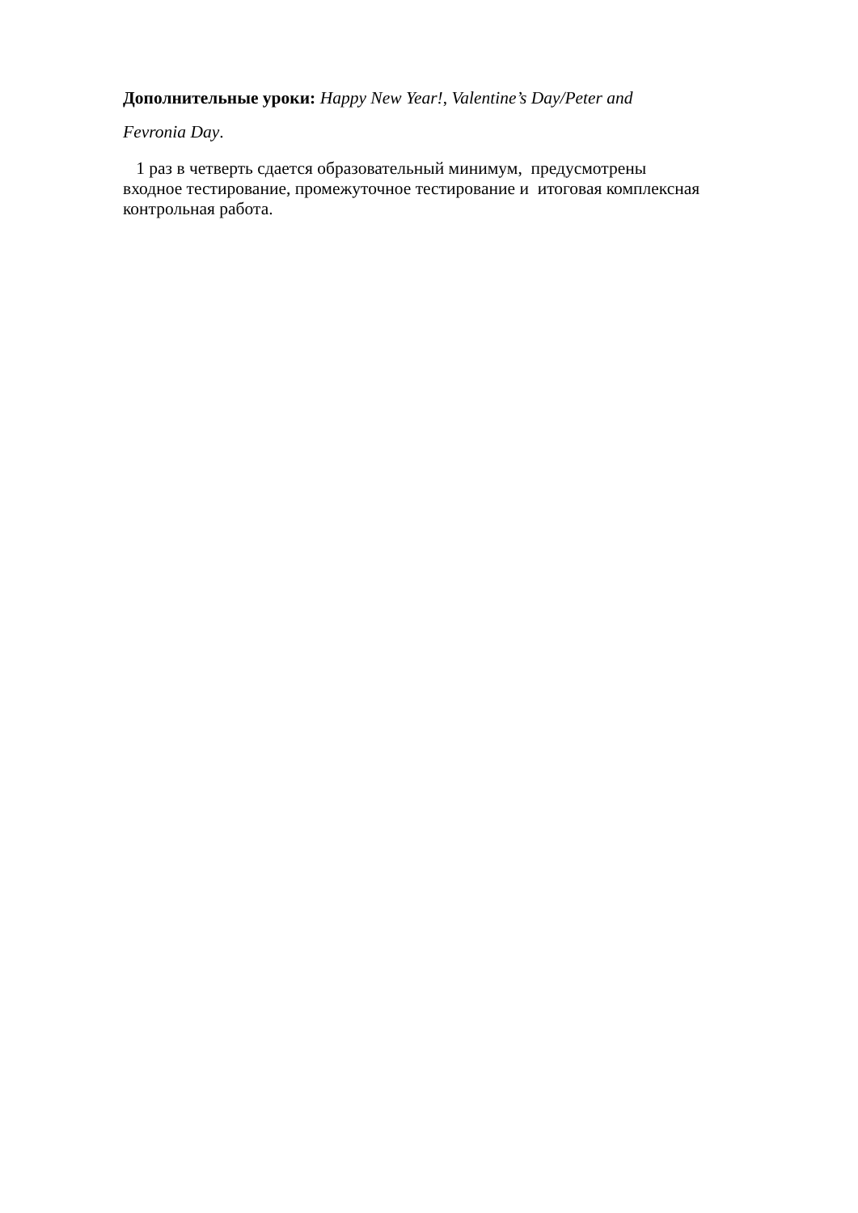Дополнительные уроки: Happy New Year!, Valentine’s Day/Peter and
Fevronia Day.
1 раз в четверть сдается образовательный минимум, предусмотрены
входное тестирование, промежуточное тестирование и итоговая комплексная
контрольная работа.